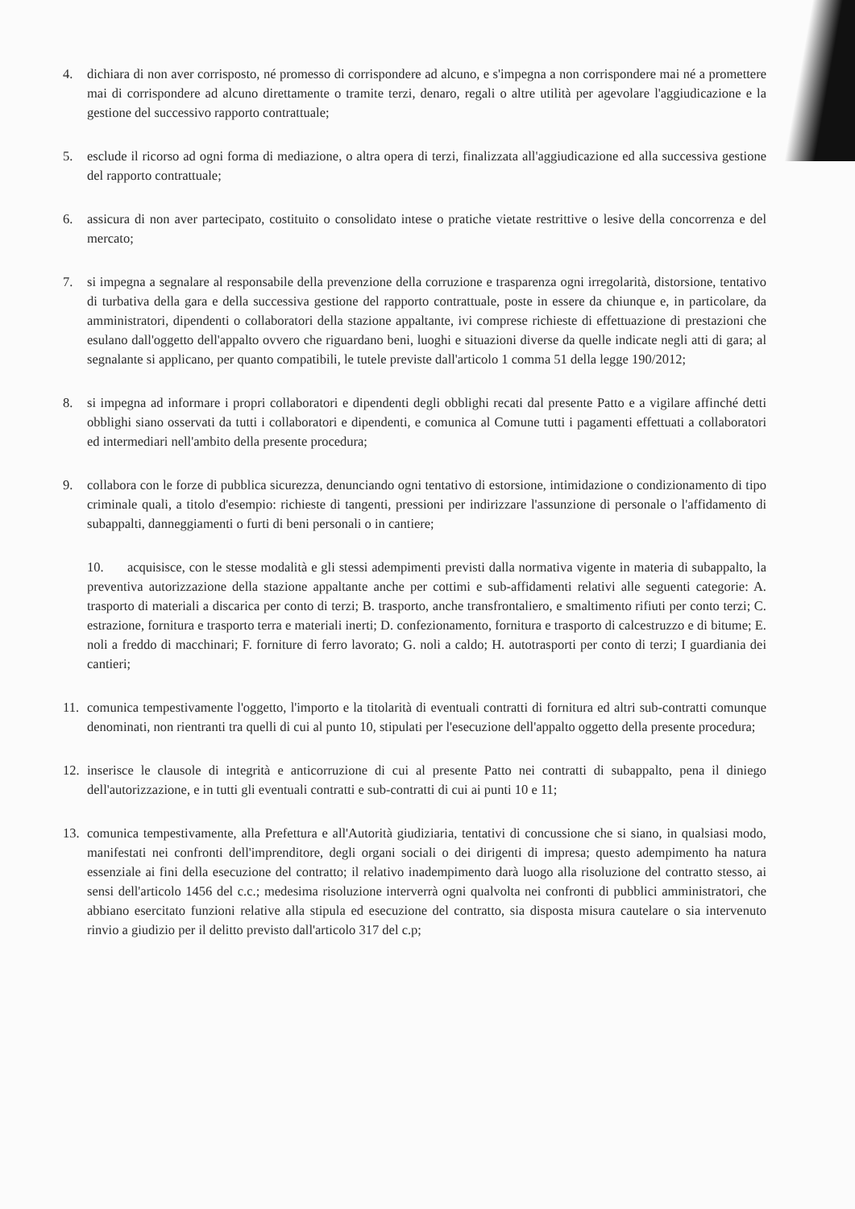4. dichiara di non aver corrisposto, né promesso di corrispondere ad alcuno, e s'impegna a non corrispondere mai né a promettere mai di corrispondere ad alcuno direttamente o tramite terzi, denaro, regali o altre utilità per agevolare l'aggiudicazione e la gestione del successivo rapporto contrattuale;
5. esclude il ricorso ad ogni forma di mediazione, o altra opera di terzi, finalizzata all'aggiudicazione ed alla successiva gestione del rapporto contrattuale;
6. assicura di non aver partecipato, costituito o consolidato intese o pratiche vietate restrittive o lesive della concorrenza e del mercato;
7. si impegna a segnalare al responsabile della prevenzione della corruzione e trasparenza ogni irregolarità, distorsione, tentativo di turbativa della gara e della successiva gestione del rapporto contrattuale, poste in essere da chiunque e, in particolare, da amministratori, dipendenti o collaboratori della stazione appaltante, ivi comprese richieste di effettuazione di prestazioni che esulano dall'oggetto dell'appalto ovvero che riguardano beni, luoghi e situazioni diverse da quelle indicate negli atti di gara; al segnalante si applicano, per quanto compatibili, le tutele previste dall'articolo 1 comma 51 della legge 190/2012;
8. si impegna ad informare i propri collaboratori e dipendenti degli obblighi recati dal presente Patto e a vigilare affinché detti obblighi siano osservati da tutti i collaboratori e dipendenti, e comunica al Comune tutti i pagamenti effettuati a collaboratori ed intermediari nell'ambito della presente procedura;
9. collabora con le forze di pubblica sicurezza, denunciando ogni tentativo di estorsione, intimidazione o condizionamento di tipo criminale quali, a titolo d'esempio: richieste di tangenti, pressioni per indirizzare l'assunzione di personale o l'affidamento di subappalti, danneggiamenti o furti di beni personali o in cantiere;
10. acquisisce, con le stesse modalità e gli stessi adempimenti previsti dalla normativa vigente in materia di subappalto, la preventiva autorizzazione della stazione appaltante anche per cottimi e sub-affidamenti relativi alle seguenti categorie: A. trasporto di materiali a discarica per conto di terzi; B. trasporto, anche transfrontaliero, e smaltimento rifiuti per conto terzi; C. estrazione, fornitura e trasporto terra e materiali inerti; D. confezionamento, fornitura e trasporto di calcestruzzo e di bitume; E. noli a freddo di macchinari; F. forniture di ferro lavorato; G. noli a caldo; H. autotrasporti per conto di terzi; I guardiania dei cantieri;
11. comunica tempestivamente l'oggetto, l'importo e la titolarità di eventuali contratti di fornitura ed altri sub-contratti comunque denominati, non rientranti tra quelli di cui al punto 10, stipulati per l'esecuzione dell'appalto oggetto della presente procedura;
12. inserisce le clausole di integrità e anticorruzione di cui al presente Patto nei contratti di subappalto, pena il diniego dell'autorizzazione, e in tutti gli eventuali contratti e sub-contratti di cui ai punti 10 e 11;
13. comunica tempestivamente, alla Prefettura e all'Autorità giudiziaria, tentativi di concussione che si siano, in qualsiasi modo, manifestati nei confronti dell'imprenditore, degli organi sociali o dei dirigenti di impresa; questo adempimento ha natura essenziale ai fini della esecuzione del contratto; il relativo inadempimento darà luogo alla risoluzione del contratto stesso, ai sensi dell'articolo 1456 del c.c.; medesima risoluzione interverrà ogni qualvolta nei confronti di pubblici amministratori, che abbiano esercitato funzioni relative alla stipula ed esecuzione del contratto, sia disposta misura cautelare o sia intervenuto rinvio a giudizio per il delitto previsto dall'articolo 317 del c.p;